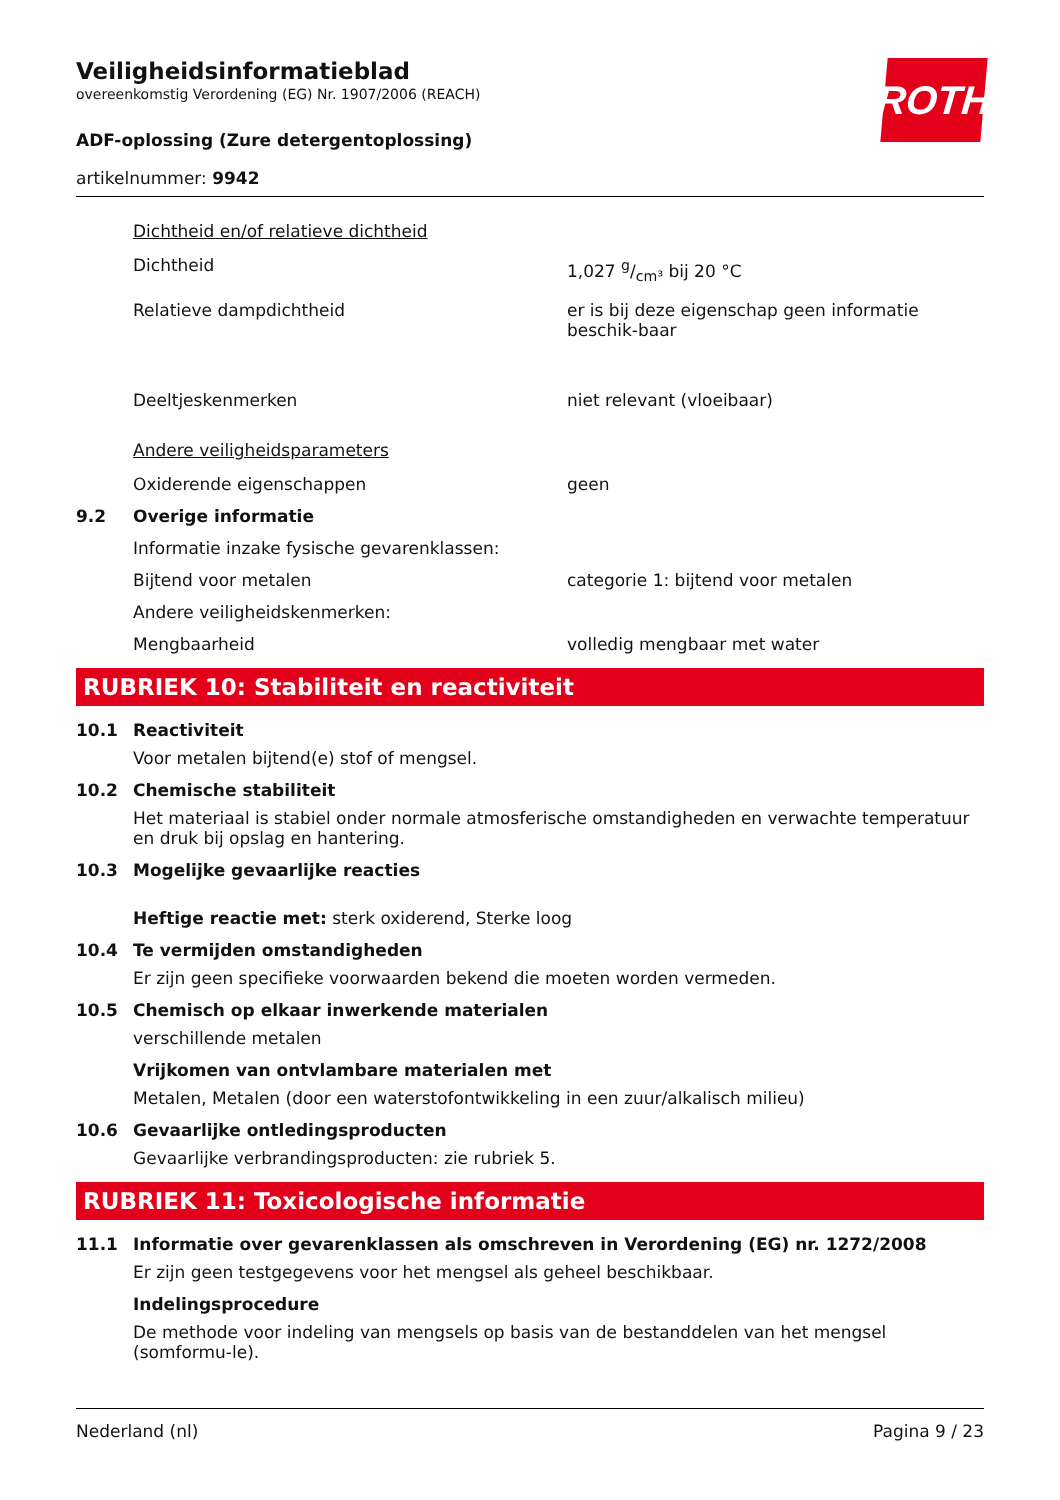ROTH
Veiligheidsinformatieblad
overeenkomstig Verordening (EG) Nr. 1907/2006 (REACH)
ADF-oplossing (Zure detergentoplossing)
artikelnummer: 9942
Dichtheid en/of relatieve dichtheid
Dichtheid 1,027 g/cm³ bij 20 °C
Relatieve dampdichtheid er is bij deze eigenschap geen informatie beschik-baar
Deeltjeskenmerken niet relevant (vloeibaar)
Andere veiligheidsparameters
Oxiderende eigenschappen geen
9.2 Overige informatie
Informatie inzake fysische gevarenklassen:
Bijtend voor metalen categorie 1: bijtend voor metalen
Andere veiligheidskenmerken:
Mengbaarheid volledig mengbaar met water
RUBRIEK 10: Stabiliteit en reactiviteit
10.1 Reactiviteit
Voor metalen bijtend(e) stof of mengsel.
10.2 Chemische stabiliteit
Het materiaal is stabiel onder normale atmosferische omstandigheden en verwachte temperatuur en druk bij opslag en hantering.
10.3 Mogelijke gevaarlijke reacties
Heftige reactie met: sterk oxiderend, Sterke loog
10.4 Te vermijden omstandigheden
Er zijn geen specifieke voorwaarden bekend die moeten worden vermeden.
10.5 Chemisch op elkaar inwerkende materialen
verschillende metalen
Vrijkomen van ontvlambare materialen met
Metalen, Metalen (door een waterstofontwikkeling in een zuur/alkalisch milieu)
10.6 Gevaarlijke ontledingsproducten
Gevaarlijke verbrandingsproducten: zie rubriek 5.
RUBRIEK 11: Toxicologische informatie
11.1 Informatie over gevarenklassen als omschreven in Verordening (EG) nr. 1272/2008
Er zijn geen testgegevens voor het mengsel als geheel beschikbaar.
Indelingsprocedure
De methode voor indeling van mengsels op basis van de bestanddelen van het mengsel (somformu-le).
Nederland (nl) Pagina 9 / 23